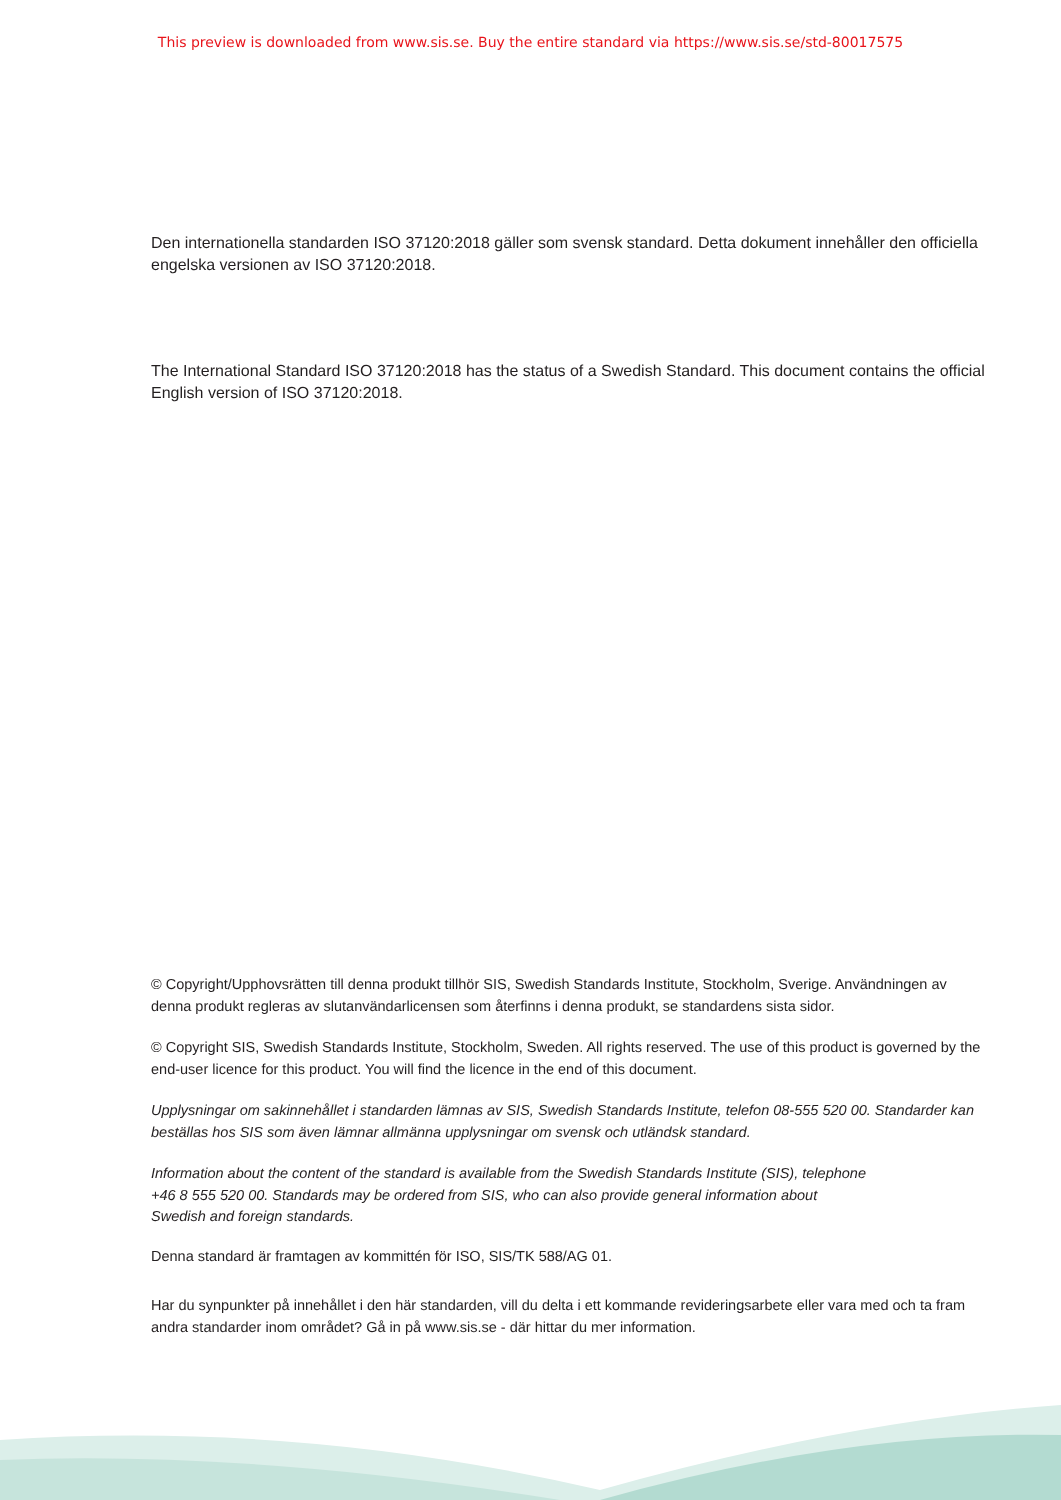This preview is downloaded from www.sis.se. Buy the entire standard via https://www.sis.se/std-80017575
Den internationella standarden ISO 37120:2018 gäller som svensk standard. Detta dokument innehåller den officiella engelska versionen av ISO 37120:2018.
The International Standard ISO 37120:2018 has the status of a Swedish Standard. This document contains the official English version of ISO 37120:2018.
© Copyright/Upphovsrätten till denna produkt tillhör SIS, Swedish Standards Institute, Stockholm, Sverige. Användningen av denna produkt regleras av slutanvändarlicensen som återfinns i denna produkt, se standardens sista sidor.
© Copyright SIS, Swedish Standards Institute, Stockholm, Sweden. All rights reserved. The use of this product is governed by the end-user licence for this product. You will find the licence in the end of this document.
Upplysningar om sakinnehållet i standarden lämnas av SIS, Swedish Standards Institute, telefon 08-555 520 00. Standarder kan beställas hos SIS som även lämnar allmänna upplysningar om svensk och utländsk standard.
Information about the content of the standard is available from the Swedish Standards Institute (SIS), telephone +46 8 555 520 00. Standards may be ordered from SIS, who can also provide general information about Swedish and foreign standards.
Denna standard är framtagen av kommittén för ISO, SIS/TK 588/AG 01.
Har du synpunkter på innehållet i den här standarden, vill du delta i ett kommande revideringsarbete eller vara med och ta fram andra standarder inom området? Gå in på www.sis.se - där hittar du mer information.